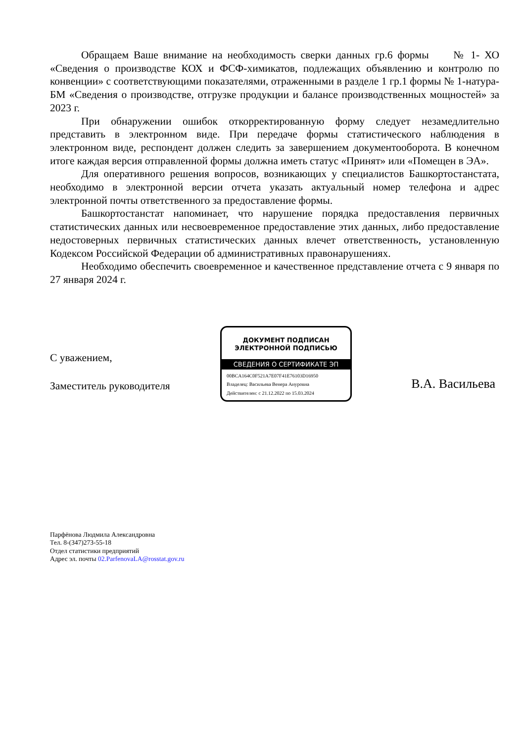Обращаем Ваше внимание на необходимость сверки данных гр.6 формы № 1- ХО «Сведения о производстве КОХ и ФСФ-химикатов, подлежащих объявлению и контролю по конвенции» с соответствующими показателями, отраженными в разделе 1 гр.1 формы № 1-натура-БМ «Сведения о производстве, отгрузке продукции и балансе производственных мощностей» за 2023 г.
При обнаружении ошибок откорректированную форму следует незамедлительно представить в электронном виде. При передаче формы статистического наблюдения в электронном виде, респондент должен следить за завершением документооборота. В конечном итоге каждая версия отправленной формы должна иметь статус «Принят» или «Помещен в ЭА».
Для оперативного решения вопросов, возникающих у специалистов Башкортостанстата, необходимо в электронной версии отчета указать актуальный номер телефона и адрес электронной почты ответственного за предоставление формы.
Башкортостанстат напоминает, что нарушение порядка предоставления первичных статистических данных или несвоевременное предоставление этих данных, либо предоставление недостоверных первичных статистических данных влечет ответственность, установленную Кодексом Российской Федерации об административных правонарушениях.
Необходимо обеспечить своевременное и качественное представление отчета с 9 января по 27 января 2024 г.
С уважением,
Заместитель руководителя
ДОКУМЕНТ ПОДПИСАН
ЭЛЕКТРОННОЙ ПОДПИСЬЮ
СВЕДЕНИЯ О СЕРТИФИКАТЕ ЭП
00BCA164C0F521A7E07F41E76103D16950
Владелец: Васильева Венера Ануровна
Действителен: с 21.12.2022 по 15.03.2024
В.А. Васильева
Парфёнова Людмила Александровна
Тел. 8-(347)273-55-18
Отдел статистики предприятий
Адрес эл. почты 02.ParfenovaLA@rosstat.gov.ru